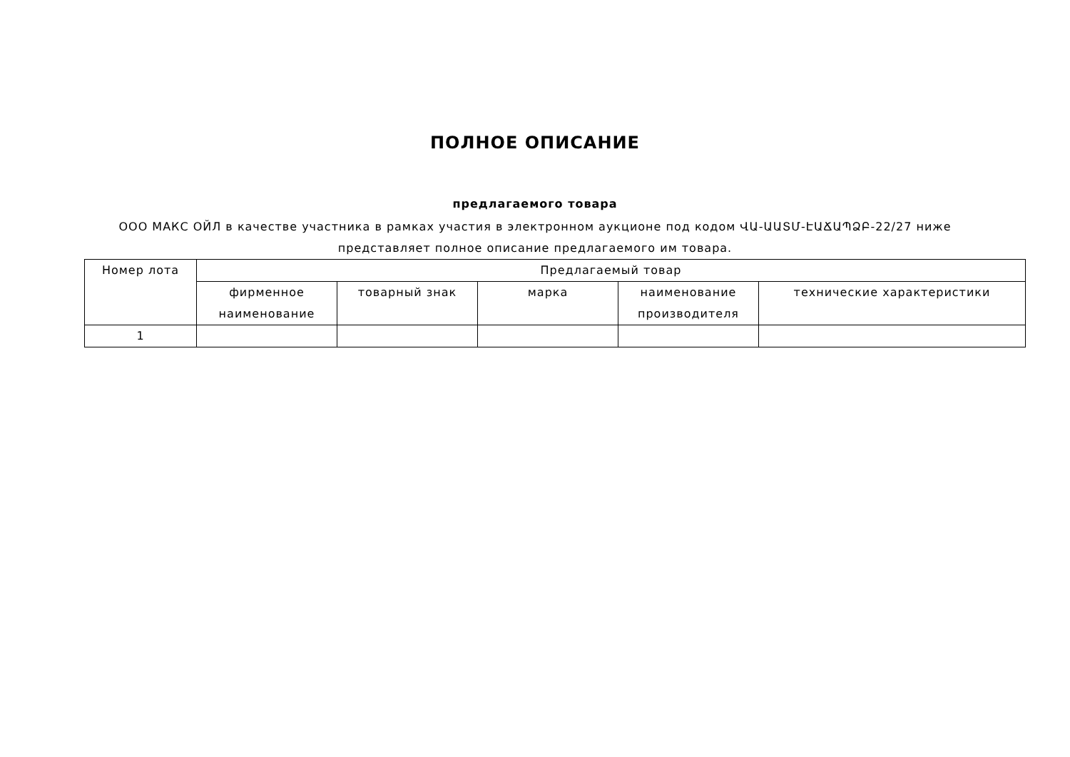ПОЛНОЕ ОПИСАНИЕ
предлагаемого товара
ООО МАКС ОЙЛ в качестве участника в рамках участия в электронном аукционе под кодом ՎԱ-ԱԱՏՄ-ԷԱՃԱՊՁԲ-22/27 ниже представляет полное описание предлагаемого им товара.
| Номер лота | Предлагаемый товар | | | | |
| --- | --- | --- | --- | --- | --- |
| | фирменное наименование | товарный знак | марка | наименование производителя | технические характеристики |
| 1 | | | | | |